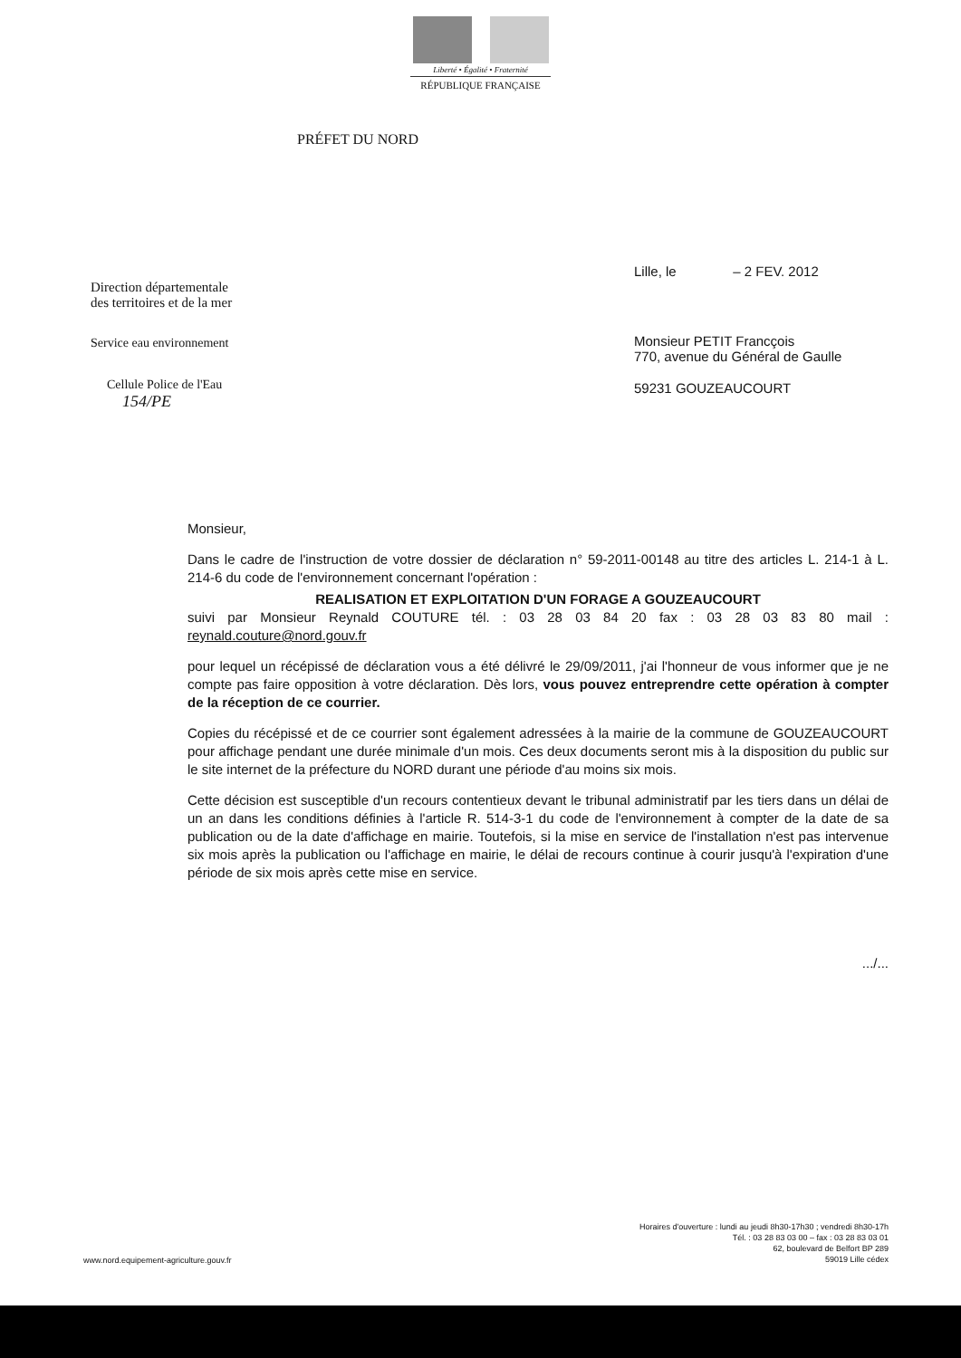Liberté • Égalité • Fraternité
RÉPUBLIQUE FRANÇAISE
PRÉFET DU NORD
Direction départementale
des territoires et de la mer
Service eau environnement
Cellule Police de l'Eau
154/PE
Lille, le – 2 FEV. 2012
Monsieur PETIT Francçois
770, avenue du Général de Gaulle
59231 GOUZEAUCOURT
Monsieur,
Dans le cadre de l'instruction de votre dossier de déclaration n° 59-2011-00148 au titre des articles L. 214-1 à L. 214-6 du code de l'environnement concernant l'opération :
REALISATION ET EXPLOITATION D'UN FORAGE A GOUZEAUCOURT
suivi par Monsieur Reynald COUTURE tél. : 03 28 03 84 20 fax : 03 28 03 83 80 mail : reynald.couture@nord.gouv.fr
pour lequel un récépissé de déclaration vous a été délivré le 29/09/2011, j'ai l'honneur de vous informer que je ne compte pas faire opposition à votre déclaration. Dès lors, vous pouvez entreprendre cette opération à compter de la réception de ce courrier.
Copies du récépissé et de ce courrier sont également adressées à la mairie de la commune de GOUZEAUCOURT pour affichage pendant une durée minimale d'un mois. Ces deux documents seront mis à la disposition du public sur le site internet de la préfecture du NORD durant une période d'au moins six mois.
Cette décision est susceptible d'un recours contentieux devant le tribunal administratif par les tiers dans un délai de un an dans les conditions définies à l'article R. 514-3-1 du code de l'environnement à compter de la date de sa publication ou de la date d'affichage en mairie. Toutefois, si la mise en service de l'installation n'est pas intervenue six mois après la publication ou l'affichage en mairie, le délai de recours continue à courir jusqu'à l'expiration d'une période de six mois après cette mise en service.
.../...
www.nord.equipement-agriculture.gouv.fr
Horaires d'ouverture : lundi au jeudi 8h30-17h30 ; vendredi 8h30-17h
Tél. : 03 28 83 03 00 – fax : 03 28 83 03 01
62, boulevard de Belfort BP 289
59019 Lille cédex